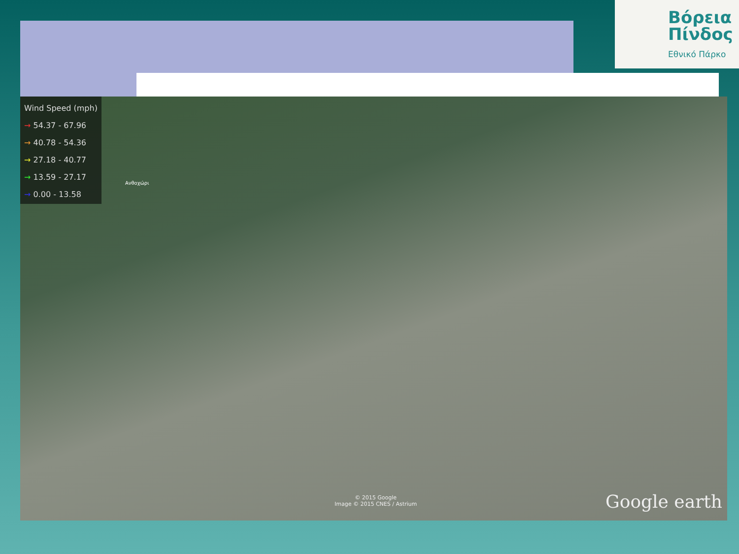Βόρεια
Πίνδος
Εθνικό Πάρκο
Wind Speed (mph)
→ 54.37 - 67.96
→ 40.78 - 54.36
→ 27.18 - 40.77
→ 13.59 - 27.17
→ 0.00 - 13.58
Ανθοχώρι
© 2015 Google
Image © 2015 CNES / Astrium
Google earth